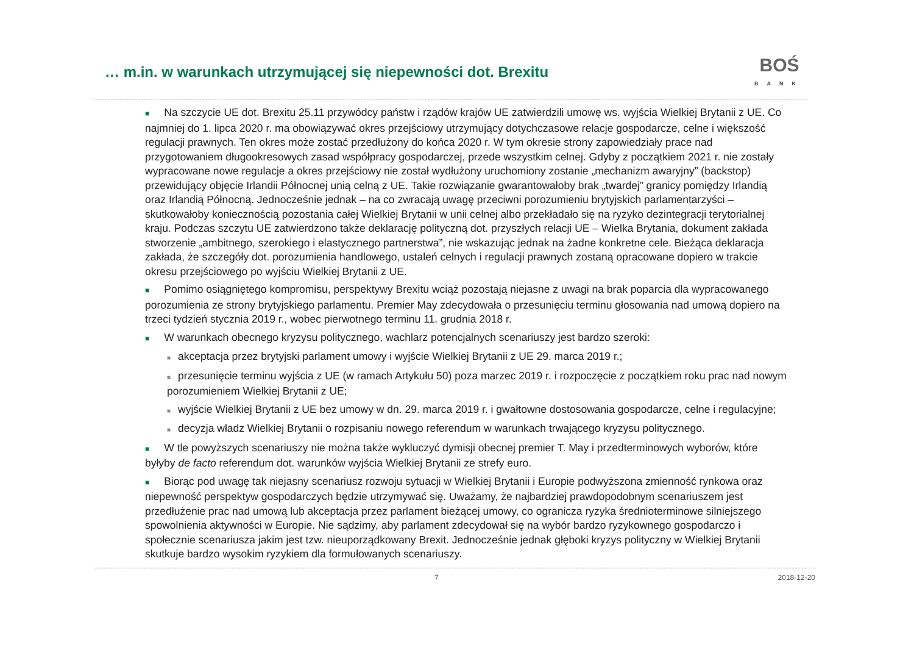… m.in. w warunkach utrzymującej się niepewności dot. Brexitu
BOŚ
BANK
■ Na szczycie UE dot. Brexitu 25.11 przywódcy państw i rządów krajów UE zatwierdzili umowę ws. wyjścia Wielkiej Brytanii z UE. Co najmniej do 1. lipca 2020 r. ma obowiązywać okres przejściowy utrzymujący dotychczasowe relacje gospodarcze, celne i większość regulacji prawnych. Ten okres może zostać przedłużony do końca 2020 r. W tym okresie strony zapowiedziały prace nad przygotowaniem długookresowych zasad współpracy gospodarczej, przede wszystkim celnej. Gdyby z początkiem 2021 r. nie zostały wypracowane nowe regulacje a okres przejściowy nie został wydłużony uruchomiony zostanie „mechanizm awaryjny” (backstop) przewidujący objęcie Irlandii Północnej unią celną z UE. Takie rozwiązanie gwarantowałoby brak „twardej” granicy pomiędzy Irlandią oraz Irlandią Północną. Jednocześnie jednak – na co zwracają uwagę przeciwni porozumieniu brytyjskich parlamentarzyści – skutkowałoby koniecznością pozostania całej Wielkiej Brytanii w unii celnej albo przekładało się na ryzyko dezintegracji terytorialnej kraju. Podczas szczytu UE zatwierdzono także deklarację polityczną dot. przyszłych relacji UE – Wielka Brytania, dokument zakłada stworzenie „ambitnego, szerokiego i elastycznego partnerstwa”, nie wskazując jednak na żadne konkretne cele. Bieżąca deklaracja zakłada, że szczegóły dot. porozumienia handlowego, ustaleń celnych i regulacji prawnych zostaną opracowane dopiero w trakcie okresu przejściowego po wyjściu Wielkiej Brytanii z UE.
■ Pomimo osiągniętego kompromisu, perspektywy Brexitu wciąż pozostają niejasne z uwagi na brak poparcia dla wypracowanego porozumienia ze strony brytyjskiego parlamentu. Premier May zdecydowała o przesunięciu terminu głosowania nad umową dopiero na trzeci tydzień stycznia 2019 r., wobec pierwotnego terminu 11. grudnia 2018 r.
■ W warunkach obecnego kryzysu politycznego, wachlarz potencjalnych scenariuszy jest bardzo szeroki:
■ akceptacja przez brytyjski parlament umowy i wyjście Wielkiej Brytanii z UE 29. marca 2019 r.;
■ przesunięcie terminu wyjścia z UE (w ramach Artykułu 50) poza marzec 2019 r. i rozpoczęcie z początkiem roku prac nad nowym porozumieniem Wielkiej Brytanii z UE;
■ wyjście Wielkiej Brytanii z UE bez umowy w dn. 29. marca 2019 r. i gwałtowne dostosowania gospodarcze, celne i regulacyjne;
■ decyzja władz Wielkiej Brytanii o rozpisaniu nowego referendum w warunkach trwającego kryzysu politycznego.
■ W tle powyższych scenariuszy nie można także wykluczyć dymisji obecnej premier T. May i przedterminowych wyborów, które byłyby de facto referendum dot. warunków wyjścia Wielkiej Brytanii ze strefy euro.
■ Biorąc pod uwagę tak niejasny scenariusz rozwoju sytuacji w Wielkiej Brytanii i Europie podwyższona zmienność rynkowa oraz niepewność perspektyw gospodarczych będzie utrzymywać się. Uważamy, że najbardziej prawdopodobnym scenariuszem jest przedłużenie prac nad umową lub akceptacja przez parlament bieżącej umowy, co ogranicza ryzyka średnioterminowe silniejszego spowolnienia aktywności w Europie. Nie sądzimy, aby parlament zdecydował się na wybór bardzo ryzykownego gospodarczo i społecznie scenariusza jakim jest tzw. nieuporządkowany Brexit. Jednocześnie jednak głęboki kryzys polityczny w Wielkiej Brytanii skutkuje bardzo wysokim ryzykiem dla formułowanych scenariuszy.
7 2018-12-20